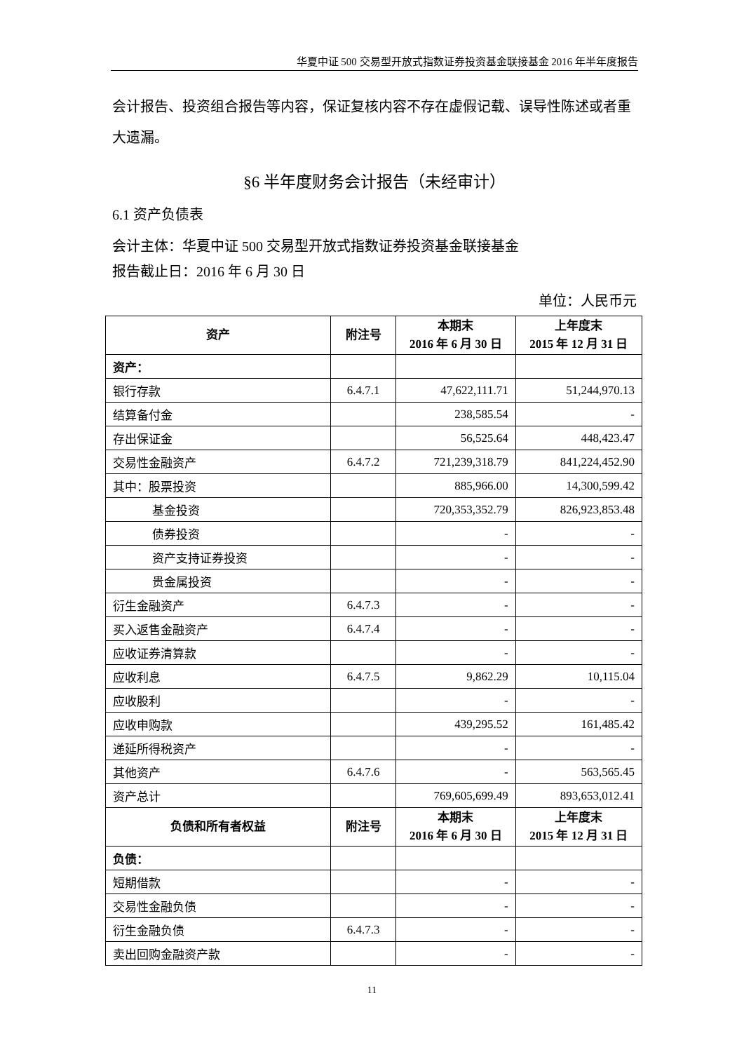华夏中证 500 交易型开放式指数证券投资基金联接基金 2016 年半年度报告
会计报告、投资组合报告等内容，保证复核内容不存在虚假记载、误导性陈述或者重大遗漏。
§6 半年度财务会计报告（未经审计）
6.1 资产负债表
会计主体：华夏中证 500 交易型开放式指数证券投资基金联接基金
报告截止日：2016 年 6 月 30 日
单位：人民币元
| 资产 | 附注号 | 本期末 2016 年 6 月 30 日 | 上年度末 2015 年 12 月 31 日 |
| --- | --- | --- | --- |
| 资产： | | | |
| 银行存款 | 6.4.7.1 | 47,622,111.71 | 51,244,970.13 |
| 结算备付金 | | 238,585.54 | - |
| 存出保证金 | | 56,525.64 | 448,423.47 |
| 交易性金融资产 | 6.4.7.2 | 721,239,318.79 | 841,224,452.90 |
| 其中：股票投资 | | 885,966.00 | 14,300,599.42 |
| 基金投资 | | 720,353,352.79 | 826,923,853.48 |
| 债券投资 | | - | - |
| 资产支持证券投资 | | - | - |
| 贵金属投资 | | - | - |
| 衍生金融资产 | 6.4.7.3 | - | - |
| 买入返售金融资产 | 6.4.7.4 | - | - |
| 应收证券清算款 | | - | - |
| 应收利息 | 6.4.7.5 | 9,862.29 | 10,115.04 |
| 应收股利 | | - | - |
| 应收申购款 | | 439,295.52 | 161,485.42 |
| 递延所得税资产 | | - | - |
| 其他资产 | 6.4.7.6 | - | 563,565.45 |
| 资产总计 | | 769,605,699.49 | 893,653,012.41 |
| 负债和所有者权益 | 附注号 | 本期末 2016 年 6 月 30 日 | 上年度末 2015 年 12 月 31 日 |
| 负债： | | | |
| 短期借款 | | - | - |
| 交易性金融负债 | | - | - |
| 衍生金融负债 | 6.4.7.3 | - | - |
| 卖出回购金融资产款 | | - | - |
11